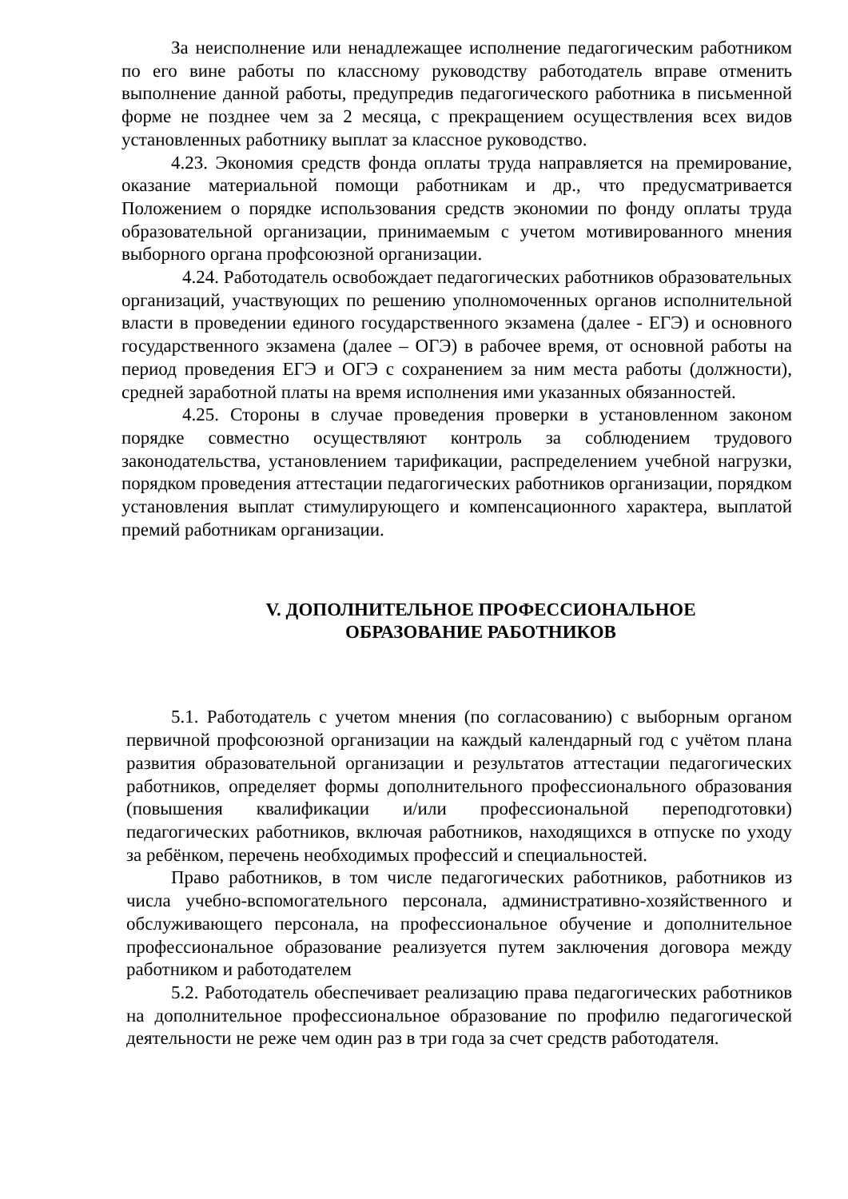За неисполнение или ненадлежащее исполнение педагогическим работником по его вине работы по классному руководству работодатель вправе отменить выполнение данной работы, предупредив педагогического работника в письменной форме не позднее чем за 2 месяца, с прекращением осуществления всех видов установленных работнику выплат за классное руководство.
4.23. Экономия средств фонда оплаты труда направляется на премирование, оказание материальной помощи работникам и др., что предусматривается Положением о порядке использования средств экономии по фонду оплаты труда образовательной организации, принимаемым с учетом мотивированного мнения выборного органа профсоюзной организации.
4.24. Работодатель освобождает педагогических работников образовательных организаций, участвующих по решению уполномоченных органов исполнительной власти в проведении единого государственного экзамена (далее - ЕГЭ) и основного государственного экзамена (далее – ОГЭ) в рабочее время, от основной работы на период проведения ЕГЭ и ОГЭ с сохранением за ним места работы (должности), средней заработной платы на время исполнения ими указанных обязанностей.
4.25. Стороны в случае проведения проверки в установленном законом порядке совместно осуществляют контроль за соблюдением трудового законодательства, установлением тарификации, распределением учебной нагрузки, порядком проведения аттестации педагогических работников организации, порядком установления выплат стимулирующего и компенсационного характера, выплатой премий работникам организации.
V. ДОПОЛНИТЕЛЬНОЕ ПРОФЕССИОНАЛЬНОЕ
ОБРАЗОВАНИЕ РАБОТНИКОВ
5.1. Работодатель с учетом мнения (по согласованию) с выборным органом первичной профсоюзной организации на каждый календарный год с учётом плана развития образовательной организации и результатов аттестации педагогических работников, определяет формы дополнительного профессионального образования (повышения квалификации и/или профессиональной переподготовки) педагогических работников, включая работников, находящихся в отпуске по уходу за ребёнком, перечень необходимых профессий и специальностей.
Право работников, в том числе педагогических работников, работников из числа учебно-вспомогательного персонала, административно-хозяйственного и обслуживающего персонала, на профессиональное обучение и дополнительное профессиональное образование реализуется путем заключения договора между работником и работодателем
5.2. Работодатель обеспечивает реализацию права педагогических работников на дополнительное профессиональное образование по профилю педагогической деятельности не реже чем один раз в три года за счет средств работодателя.